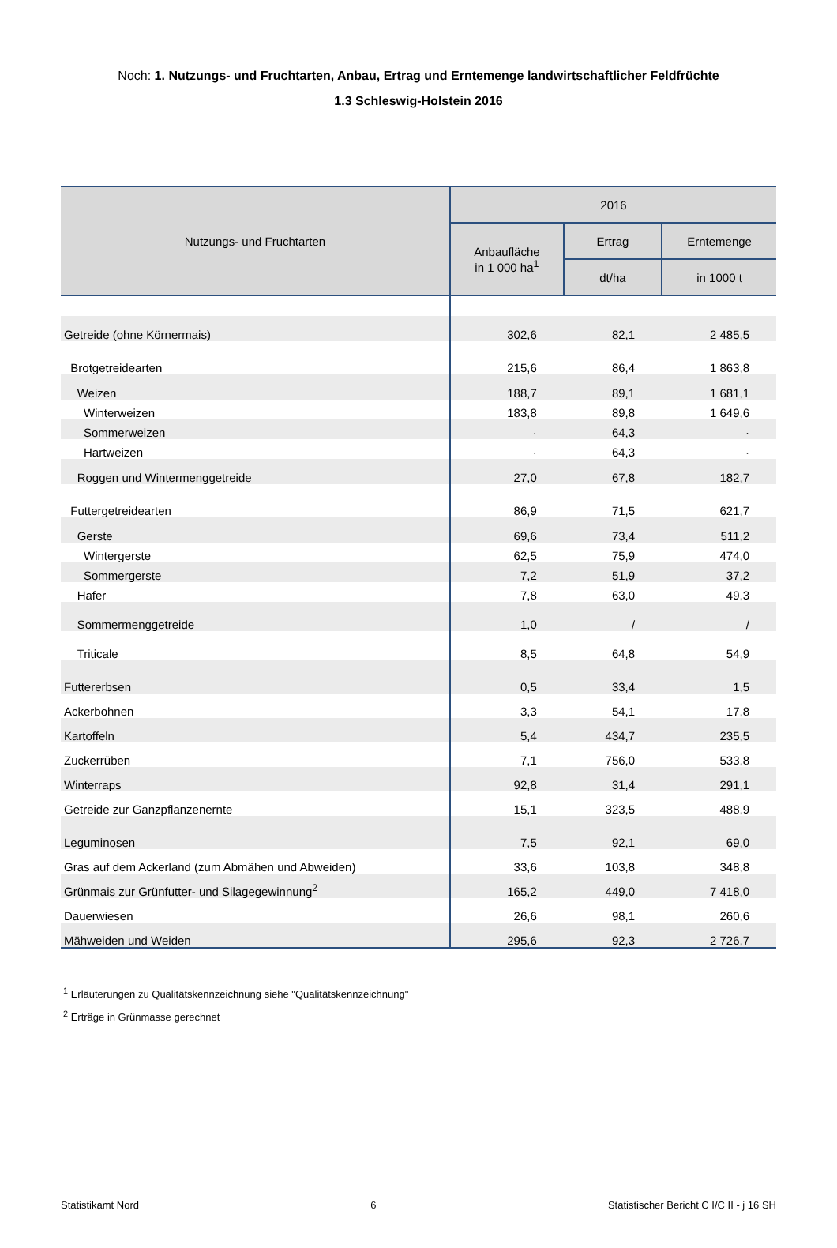Noch: 1. Nutzungs- und Fruchtarten, Anbau, Ertrag und Erntemenge landwirtschaftlicher Feldfrüchte
1.3 Schleswig-Holstein 2016
| Nutzungs- und Fruchtarten | 2016 | | |
| --- | --- | --- | --- |
| | Anbaufläche in 1 000 ha<sup>1</sup> | Ertrag | Erntemenge |
| | | dt/ha | in 1000 t |
| Getreide (ohne Körnermais) | 302,6 | 82,1 | 2 485,5 |
| Brotgetreidearten | 215,6 | 86,4 | 1 863,8 |
| Weizen | 188,7 | 89,1 | 1 681,1 |
| Winterweizen | 183,8 | 89,8 | 1 649,6 |
| Sommerweizen | · | 64,3 | · |
| Hartweizen | · | 64,3 | · |
| Roggen und Wintermenggetreide | 27,0 | 67,8 | 182,7 |
| Futtergetreidearten | 86,9 | 71,5 | 621,7 |
| Gerste | 69,6 | 73,4 | 511,2 |
| Wintergerste | 62,5 | 75,9 | 474,0 |
| Sommergerste | 7,2 | 51,9 | 37,2 |
| Hafer | 7,8 | 63,0 | 49,3 |
| Sommermenggetreide | 1,0 | / | / |
| Triticale | 8,5 | 64,8 | 54,9 |
| Futtererbsen | 0,5 | 33,4 | 1,5 |
| Ackerbohnen | 3,3 | 54,1 | 17,8 |
| Kartoffeln | 5,4 | 434,7 | 235,5 |
| Zuckerrüben | 7,1 | 756,0 | 533,8 |
| Winterraps | 92,8 | 31,4 | 291,1 |
| Getreide zur Ganzpflanzenernte | 15,1 | 323,5 | 488,9 |
| Leguminosen | 7,5 | 92,1 | 69,0 |
| Gras auf dem Ackerland (zum Abmähen und Abweiden) | 33,6 | 103,8 | 348,8 |
| Grünmais zur Grünfutter- und Silagegewinnung<sup>2</sup> | 165,2 | 449,0 | 7 418,0 |
| Dauerwiesen | 26,6 | 98,1 | 260,6 |
| Mähweiden und Weiden | 295,6 | 92,3 | 2 726,7 |
<sup>1</sup> Erläuterungen zu Qualitätskennzeichnung siehe "Qualitätskennzeichnung"
<sup>2</sup> Erträge in Grünmasse gerechnet
Statistikamt Nord 6 Statistischer Bericht C I/C II - j 16 SH